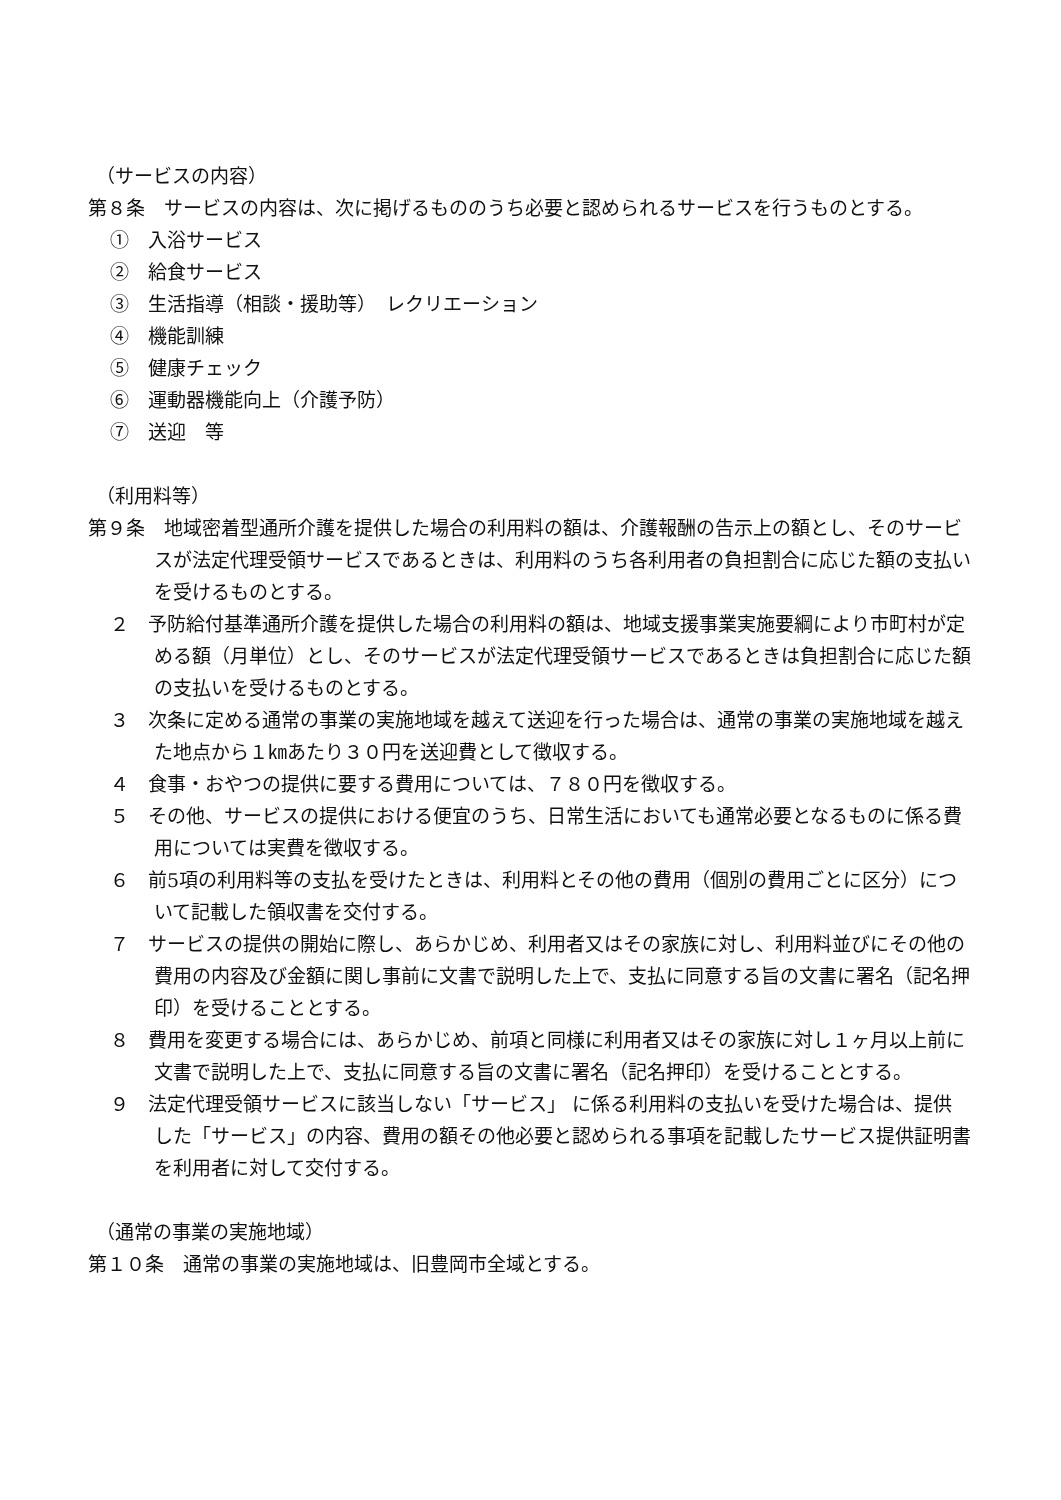（サービスの内容）
第８条　サービスの内容は、次に掲げるもののうち必要と認められるサービスを行うものとする。
①　入浴サービス
②　給食サービス
③　生活指導（相談・援助等）　レクリエーション
④　機能訓練
⑤　健康チェック
⑥　運動器機能向上（介護予防）
⑦　送迎　等
（利用料等）
第９条　地域密着型通所介護を提供した場合の利用料の額は、介護報酬の告示上の額とし、そのサービスが法定代理受領サービスであるときは、利用料のうち各利用者の負担割合に応じた額の支払いを受けるものとする。
２　予防給付基準通所介護を提供した場合の利用料の額は、地域支援事業実施要綱により市町村が定める額（月単位）とし、そのサービスが法定代理受領サービスであるときは負担割合に応じた額の支払いを受けるものとする。
３　次条に定める通常の事業の実施地域を越えて送迎を行った場合は、通常の事業の実施地域を越えた地点から１㎞あたり３０円を送迎費として徴収する。
４　食事・おやつの提供に要する費用については、７８０円を徴収する。
５　その他、サービスの提供における便宜のうち、日常生活においても通常必要となるものに係る費用については実費を徴収する。
６　前5項の利用料等の支払を受けたときは、利用料とその他の費用（個別の費用ごとに区分）について記載した領収書を交付する。
７　サービスの提供の開始に際し、あらかじめ、利用者又はその家族に対し、利用料並びにその他の費用の内容及び金額に関し事前に文書で説明した上で、支払に同意する旨の文書に署名（記名押印）を受けることとする。
８　費用を変更する場合には、あらかじめ、前項と同様に利用者又はその家族に対し１ヶ月以上前に文書で説明した上で、支払に同意する旨の文書に署名（記名押印）を受けることとする。
９　法定代理受領サービスに該当しない「サービス」 に係る利用料の支払いを受けた場合は、提供した「サービス」の内容、費用の額その他必要と認められる事項を記載したサービス提供証明書を利用者に対して交付する。
（通常の事業の実施地域）
第１０条　通常の事業の実施地域は、旧豊岡市全域とする。